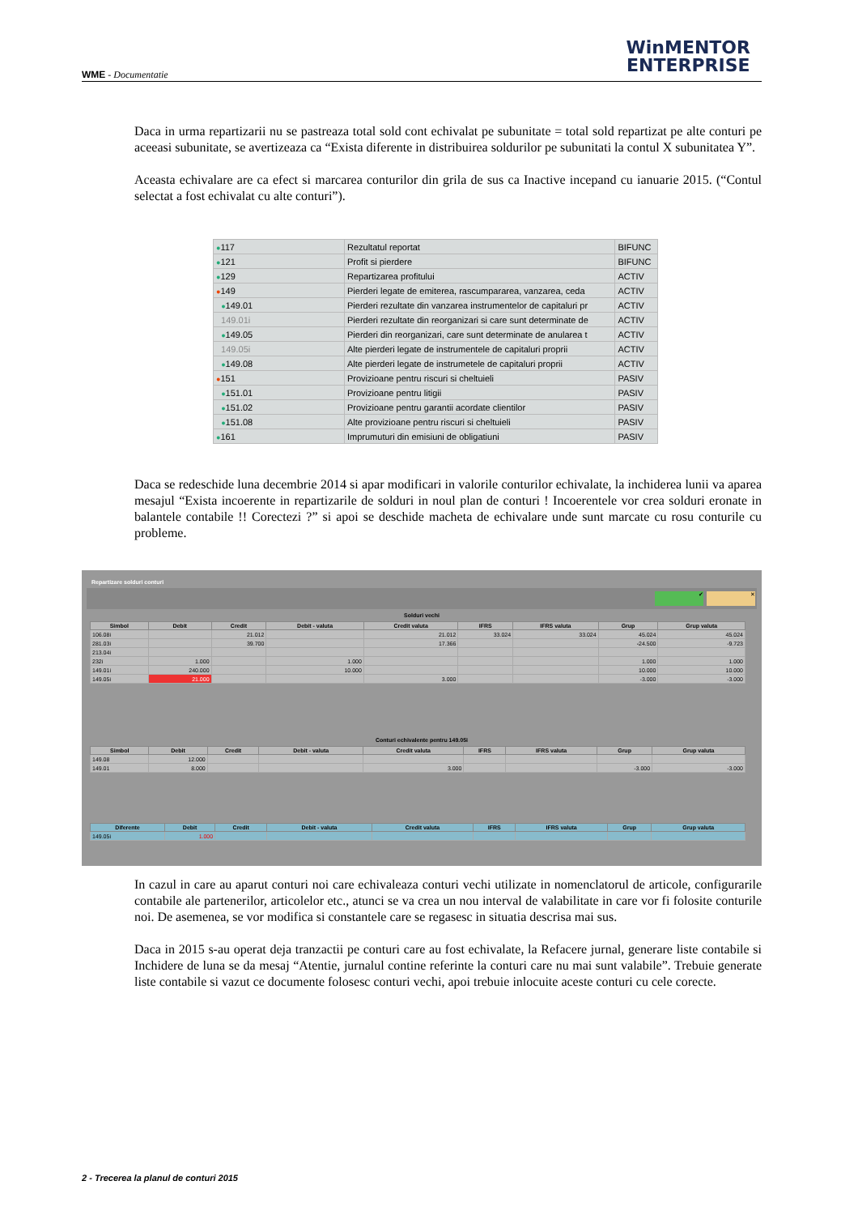WME - Documentatie
WinMENTOR
ENTERPRISE
Daca in urma repartizarii nu se pastreaza total sold cont echivalat pe subunitate = total sold repartizat pe alte conturi pe aceeasi subunitate, se avertizeaza ca “Exista diferente in distribuirea soldurilor pe subunitati la contul X subunitatea Y”.
Aceasta echivalare are ca efect si marcarea conturilor din grila de sus ca Inactive incepand cu ianuarie 2015. (“Contul selectat a fost echivalat cu alte conturi”).
| ● 117 | Rezultatul reportat | BIFUNC |
| ● 121 | Profit si pierdere | BIFUNC |
| ● 129 | Repartizarea profitului | ACTIV |
| ● 149 | Pierderi legate de emiterea, rascumpararea, vanzarea, ceda | ACTIV |
| ● 149.01 | Pierderi rezultate din vanzarea instrumentelor de capitaluri pr | ACTIV |
| 149.01i | Pierderi rezultate din reorganizari si care sunt determinate de | ACTIV |
| ● 149.05 | Pierderi din reorganizari, care sunt determinate de anularea t | ACTIV |
| 149.05i | Alte pierderi legate de instrumentele de capitaluri proprii | ACTIV |
| ● 149.08 | Alte pierderi legate de instrumetele de capitaluri proprii | ACTIV |
| ● 151 | Provizioane pentru riscuri si cheltuieli | PASIV |
| ● 151.01 | Provizioane pentru litigii | PASIV |
| ● 151.02 | Provizioane pentru garantii acordate clientilor | PASIV |
| ● 151.08 | Alte provizioane pentru riscuri si cheltuieli | PASIV |
| ● 161 | Imprumuturi din emisiuni de obligatiuni | PASIV |
Daca se redeschide luna decembrie 2014 si apar modificari in valorile conturilor echivalate, la inchiderea lunii va aparea mesajul “Exista incoerente in repartizarile de solduri in noul plan de conturi ! Incoerentele vor crea solduri eronate in balantele contabile !! Corectezi ?” si apoi se deschide macheta de echivalare unde sunt marcate cu rosu conturile cu probleme.
Repartizare solduri conturi
✔ ✕
Solduri vechi
| Simbol | Debit | Credit | Debit - valuta | Credit valuta | IFRS | IFRS valuta | Grup | Grup valuta |
| --- | --- | --- | --- | --- | --- | --- | --- | --- |
| 106.08i | | 21.012 | | 21.012 | 33.024 | 33.024 | 45.024 | 45.024 |
| 281.03i | | 39.700 | | 17.366 | | | -24.500 | -9.723 |
| 213.04i | | | | | | | | |
| 232i | 1.000 | | 1.000 | | | | 1.000 | 1.000 |
| 149.01i | 240.000 | | 10.000 | | | | 10.000 | 10.000 |
| 149.05i | 21.000 | | | 3.000 | | | -3.000 | -3.000 |
Conturi echivalente pentru 149.05i
| Simbol | Debit | Credit | Debit - valuta | Credit valuta | IFRS | IFRS valuta | Grup | Grup valuta |
| --- | --- | --- | --- | --- | --- | --- | --- | --- |
| 149.08 | 12.000 | | | | | | | |
| 149.01 | 8.000 | | | 3.000 | | | -3.000 | -3.000 |
| Diferente | Debit | Credit | Debit - valuta | Credit valuta | IFRS | IFRS valuta | Grup | Grup valuta |
| --- | --- | --- | --- | --- | --- | --- | --- | --- |
| 149.05i | 1.000 | | | | | | | |
In cazul in care au aparut conturi noi care echivaleaza conturi vechi utilizate in nomenclatorul de articole, configurarile contabile ale partenerilor, articolelor etc., atunci se va crea un nou interval de valabilitate in care vor fi folosite conturile noi. De asemenea, se vor modifica si constantele care se regasesc in situatia descrisa mai sus.
Daca in 2015 s-au operat deja tranzactii pe conturi care au fost echivalate, la Refacere jurnal, generare liste contabile si Inchidere de luna se da mesaj “Atentie, jurnalul contine referinte la conturi care nu mai sunt valabile”. Trebuie generate liste contabile si vazut ce documente folosesc conturi vechi, apoi trebuie inlocuite aceste conturi cu cele corecte.
2 - Trecerea la planul de conturi 2015